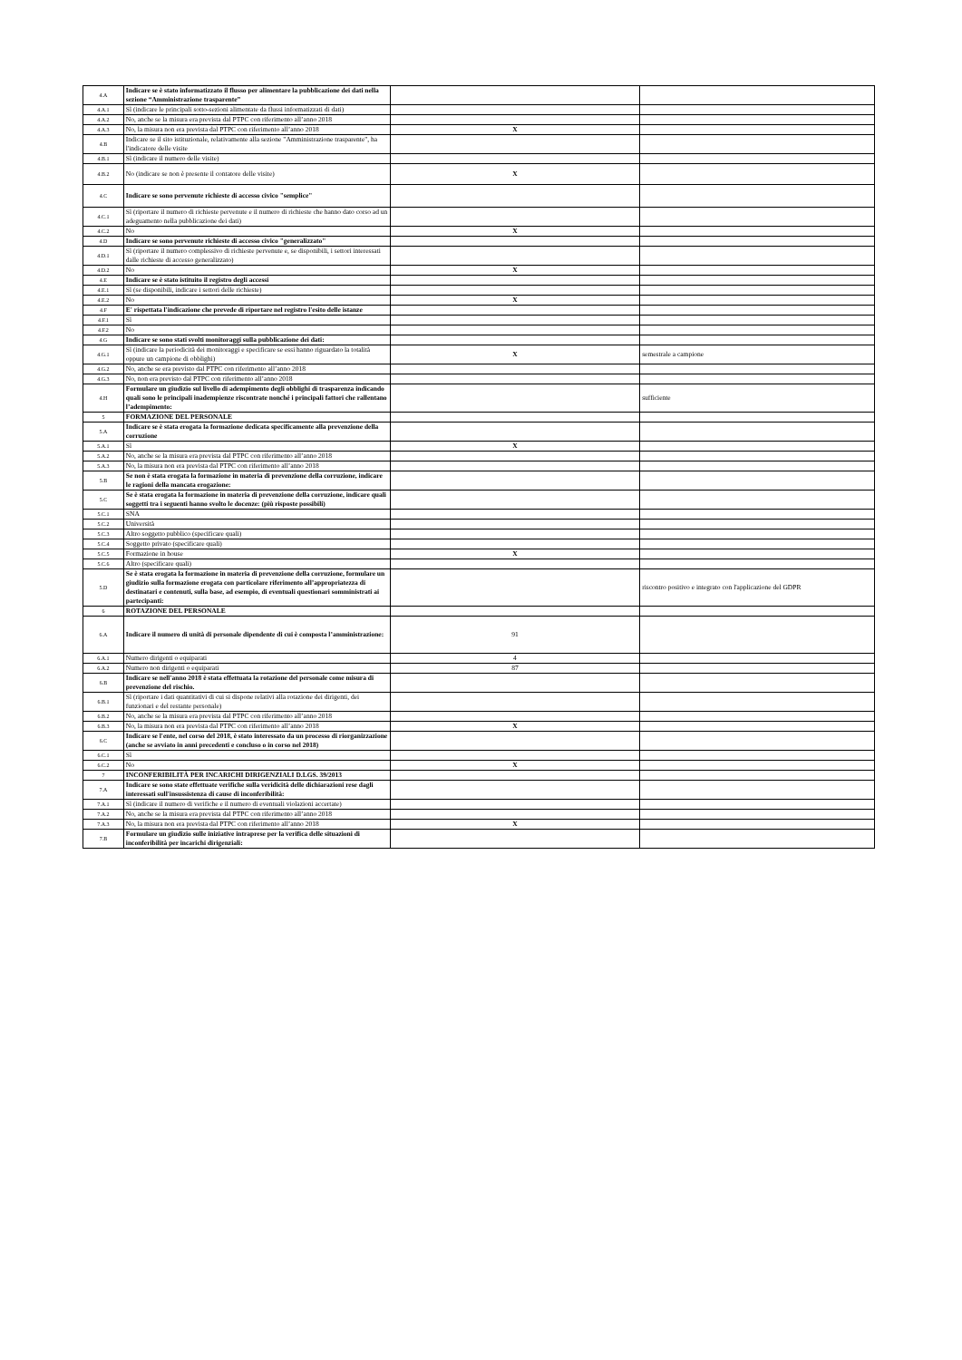| 4.A | Indicare se è stato informatizzato il flusso per alimentare la pubblicazione dei dati nella sezione “Amministrazione trasparente” | | |
| 4.A.1 | Sì (indicare le principali sotto-sezioni alimentate da flussi informatizzati di dati) | | |
| 4.A.2 | No, anche se la misura era prevista dal PTPC con riferimento all’anno 2018 | | |
| 4.A.3 | No, la misura non era prevista dal PTPC con riferimento all’anno 2018 | X | |
| 4.B | Indicare se il sito istituzionale, relativamente alla sezione "Amministrazione trasparente", ha l'indicatore delle visite | | |
| 4.B.1 | Sì (indicare il numero delle visite) | | |
| 4.B.2 | No (indicare se non è presente il contatore delle visite) | X | |
| 4.C | Indicare se sono pervenute richieste di accesso civico "semplice" | | |
| 4.C.1 | Sì (riportare il numero di richieste pervenute e il numero di richieste che hanno dato corso ad un adeguamento nella pubblicazione dei dati) | | |
| 4.C.2 | No | X | |
| 4.D | Indicare se sono pervenute richieste di accesso civico "generalizzato" | | |
| 4.D.1 | Sì (riportare il numero complessivo di richieste pervenute e, se disponibili, i settori interessati dalle richieste di accesso generalizzato) | | |
| 4.D.2 | No | X | |
| 4.E | Indicare se è stato istituito il registro degli accessi | | |
| 4.E.1 | Sì (se disponibili, indicare i settori delle richieste) | | |
| 4.E.2 | No | X | |
| 4.F | E' rispettata l'indicazione che prevede di riportare nel registro l'esito delle istanze | | |
| 4.F.1 | Sì | | |
| 4.F.2 | No | | |
| 4.G | Indicare se sono stati svolti monitoraggi sulla pubblicazione dei dati: | | |
| 4.G.1 | Sì (indicare la periodicità dei monitoraggi e specificare se essi hanno riguardato la totalità oppure un campione di obblighi) | X | semestrale a campione |
| 4.G.2 | No, anche se era previsto dal PTPC con riferimento all’anno 2018 | | |
| 4.G.3 | No, non era previsto dal PTPC con riferimento all’anno 2018 | | |
| 4.H | Formulare un giudizio sul livello di adempimento degli obblighi di trasparenza indicando quali sono le principali inadempienze riscontrate nonché i principali fattori che rallentano l’adempimento: | | sufficiente |
| 5 | FORMAZIONE DEL PERSONALE | | |
| 5.A | Indicare se è stata erogata la formazione dedicata specificamente alla prevenzione della corruzione | | |
| 5.A.1 | Sì | X | |
| 5.A.2 | No, anche se la misura era prevista dal PTPC con riferimento all’anno 2018 | | |
| 5.A.3 | No, la misura non era prevista dal PTPC con riferimento all’anno 2018 | | |
| 5.B | Se non è stata erogata la formazione in materia di prevenzione della corruzione, indicare le ragioni della mancata erogazione: | | |
| 5.C | Se è stata erogata la formazione in materia di prevenzione della corruzione, indicare quali soggetti tra i seguenti hanno svolto le docenze: (più risposte possibili) | | |
| 5.C.1 | SNA | | |
| 5.C.2 | Università | | |
| 5.C.3 | Altro soggetto pubblico (specificare quali) | | |
| 5.C.4 | Soggetto privato (specificare quali) | | |
| 5.C.5 | Formazione in house | X | |
| 5.C.6 | Altro (specificare quali) | | |
| 5.D | Se è stata erogata la formazione in materia di prevenzione della corruzione, formulare un giudizio sulla formazione erogata con particolare riferimento all’appropriatezza di destinatari e contenuti, sulla base, ad esempio, di eventuali questionari somministrati ai partecipanti: | | riscontro positivo e integrato con l'applicazione del GDPR |
| 6 | ROTAZIONE DEL PERSONALE | | |
| 6.A | Indicare il numero di unità di personale dipendente di cui è composta l’amministrazione: | 91 | |
| 6.A.1 | Numero dirigenti o equiparati | 4 | |
| 6.A.2 | Numero non dirigenti o equiparati | 87 | |
| 6.B | Indicare se nell'anno 2018 è stata effettuata la rotazione del personale come misura di prevenzione del rischio. | | |
| 6.B.1 | Sì (riportare i dati quantitativi di cui si dispone relativi alla rotazione dei dirigenti, dei funzionari e del restante personale) | | |
| 6.B.2 | No, anche se la misura era prevista dal PTPC con riferimento all’anno 2018 | | |
| 6.B.3 | No, la misura non era prevista dal PTPC con riferimento all’anno 2018 | X | |
| 6.C | Indicare se l'ente, nel corso del 2018, è stato interessato da un processo di riorganizzazione (anche se avviato in anni precedenti e concluso o in corso nel 2018) | | |
| 6.C.1 | Sì | | |
| 6.C.2 | No | X | |
| 7 | INCONFERIBILITÀ PER INCARICHI DIRIGENZIALI D.LGS. 39/2013 | | |
| 7.A | Indicare se sono state effettuate verifiche sulla veridicità delle dichiarazioni rese dagli interessati sull'insussistenza di cause di inconferibilità: | | |
| 7.A.1 | Sì (indicare il numero di verifiche e il numero di eventuali violazioni accertate) | | |
| 7.A.2 | No, anche se la misura era prevista dal PTPC con riferimento all’anno 2018 | | |
| 7.A.3 | No, la misura non era prevista dal PTPC con riferimento all’anno 2018 | X | |
| 7.B | Formulare un giudizio sulle iniziative intraprese per la verifica delle situazioni di inconferibilità per incarichi dirigenziali: | | |